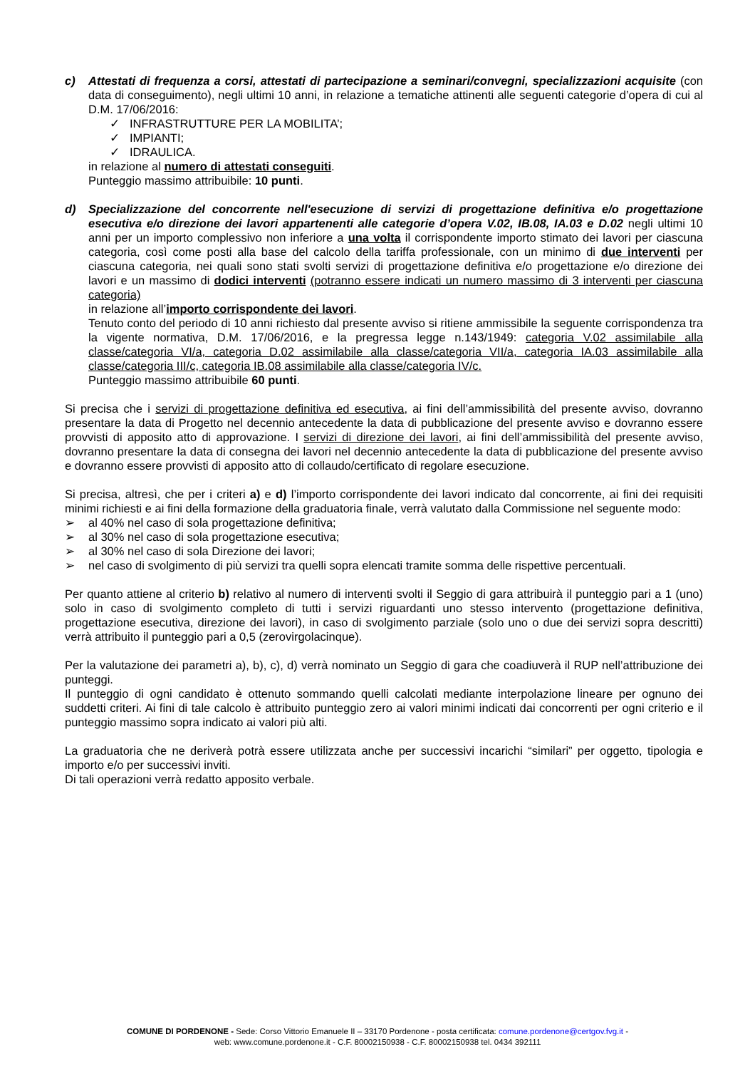c) Attestati di frequenza a corsi, attestati di partecipazione a seminari/convegni, specializzazioni acquisite (con data di conseguimento), negli ultimi 10 anni, in relazione a tematiche attinenti alle seguenti categorie d’opera di cui al D.M. 17/06/2016:
✓ INFRASTRUTTURE PER LA MOBILITA’;
✓ IMPIANTI;
✓ IDRAULICA.
in relazione al numero di attestati conseguiti.
Punteggio massimo attribuibile: 10 punti.
d) Specializzazione del concorrente nell'esecuzione di servizi di progettazione definitiva e/o progettazione esecutiva e/o direzione dei lavori appartenenti alle categorie d’opera V.02, IB.08, IA.03 e D.02 negli ultimi 10 anni per un importo complessivo non inferiore a una volta il corrispondente importo stimato dei lavori per ciascuna categoria, così come posti alla base del calcolo della tariffa professionale, con un minimo di due interventi per ciascuna categoria, nei quali sono stati svolti servizi di progettazione definitiva e/o progettazione e/o direzione dei lavori e un massimo di dodici interventi (potranno essere indicati un numero massimo di 3 interventi per ciascuna categoria)
in relazione all’importo corrispondente dei lavori.
Tenuto conto del periodo di 10 anni richiesto dal presente avviso si ritiene ammissibile la seguente corrispondenza tra la vigente normativa, D.M. 17/06/2016, e la pregressa legge n.143/1949: categoria V.02 assimilabile alla classe/categoria VI/a, categoria D.02 assimilabile alla classe/categoria VII/a, categoria IA.03 assimilabile alla classe/categoria III/c, categoria IB.08 assimilabile alla classe/categoria IV/c.
Punteggio massimo attribuibile 60 punti.
Si precisa che i servizi di progettazione definitiva ed esecutiva, ai fini dell’ammissibilità del presente avviso, dovranno presentare la data di Progetto nel decennio antecedente la data di pubblicazione del presente avviso e dovranno essere provvisti di apposito atto di approvazione. I servizi di direzione dei lavori, ai fini dell’ammissibilità del presente avviso, dovranno presentare la data di consegna dei lavori nel decennio antecedente la data di pubblicazione del presente avviso e dovranno essere provvisti di apposito atto di collaudo/certificato di regolare esecuzione.
Si precisa, altresì, che per i criteri a) e d) l’importo corrispondente dei lavori indicato dal concorrente, ai fini dei requisiti minimi richiesti e ai fini della formazione della graduatoria finale, verrà valutato dalla Commissione nel seguente modo:
➢ al 40% nel caso di sola progettazione definitiva;
➢ al 30% nel caso di sola progettazione esecutiva;
➢ al 30% nel caso di sola Direzione dei lavori;
➢ nel caso di svolgimento di più servizi tra quelli sopra elencati tramite somma delle rispettive percentuali.
Per quanto attiene al criterio b) relativo al numero di interventi svolti il Seggio di gara attribuirà il punteggio pari a 1 (uno) solo in caso di svolgimento completo di tutti i servizi riguardanti uno stesso intervento (progettazione definitiva, progettazione esecutiva, direzione dei lavori), in caso di svolgimento parziale (solo uno o due dei servizi sopra descritti) verrà attribuito il punteggio pari a 0,5 (zerovirgolacinque).
Per la valutazione dei parametri a), b), c), d) verrà nominato un Seggio di gara che coadiuverà il RUP nell’attribuzione dei punteggi.
Il punteggio di ogni candidato è ottenuto sommando quelli calcolati mediante interpolazione lineare per ognuno dei suddetti criteri. Ai fini di tale calcolo è attribuito punteggio zero ai valori minimi indicati dai concorrenti per ogni criterio e il punteggio massimo sopra indicato ai valori più alti.
La graduatoria che ne deriverà potrà essere utilizzata anche per successivi incarichi “similari” per oggetto, tipologia e importo e/o per successivi inviti.
Di tali operazioni verrà redatto apposito verbale.
COMUNE DI PORDENONE - Sede: Corso Vittorio Emanuele II – 33170 Pordenone - posta certificata: comune.pordenone@certgov.fvg.it -
web: www.comune.pordenone.it - C.F. 80002150938 - C.F. 80002150938 tel. 0434 392111